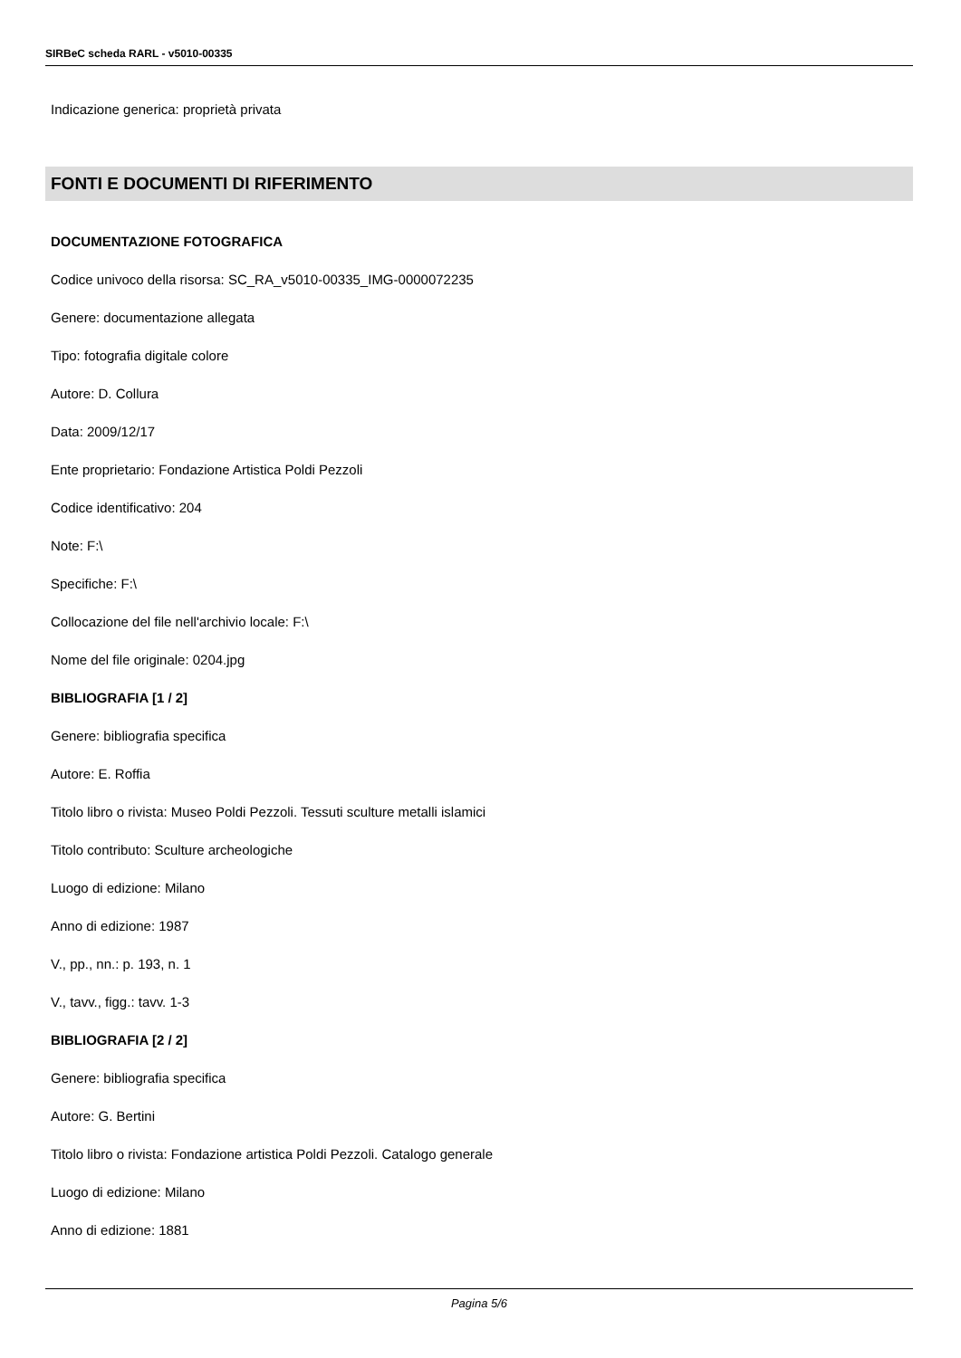SIRBeC scheda RARL - v5010-00335
Indicazione generica: proprietà privata
FONTI E DOCUMENTI DI RIFERIMENTO
DOCUMENTAZIONE FOTOGRAFICA
Codice univoco della risorsa: SC_RA_v5010-00335_IMG-0000072235
Genere: documentazione allegata
Tipo: fotografia digitale colore
Autore: D. Collura
Data: 2009/12/17
Ente proprietario: Fondazione Artistica Poldi Pezzoli
Codice identificativo: 204
Note: F:\
Specifiche: F:\
Collocazione del file nell'archivio locale: F:\
Nome del file originale: 0204.jpg
BIBLIOGRAFIA [1 / 2]
Genere: bibliografia specifica
Autore: E. Roffia
Titolo libro o rivista: Museo Poldi Pezzoli. Tessuti sculture metalli islamici
Titolo contributo: Sculture archeologiche
Luogo di edizione: Milano
Anno di edizione: 1987
V., pp., nn.: p. 193, n. 1
V., tavv., figg.: tavv. 1-3
BIBLIOGRAFIA [2 / 2]
Genere: bibliografia specifica
Autore: G. Bertini
Titolo libro o rivista: Fondazione artistica Poldi Pezzoli. Catalogo generale
Luogo di edizione: Milano
Anno di edizione: 1881
Pagina 5/6